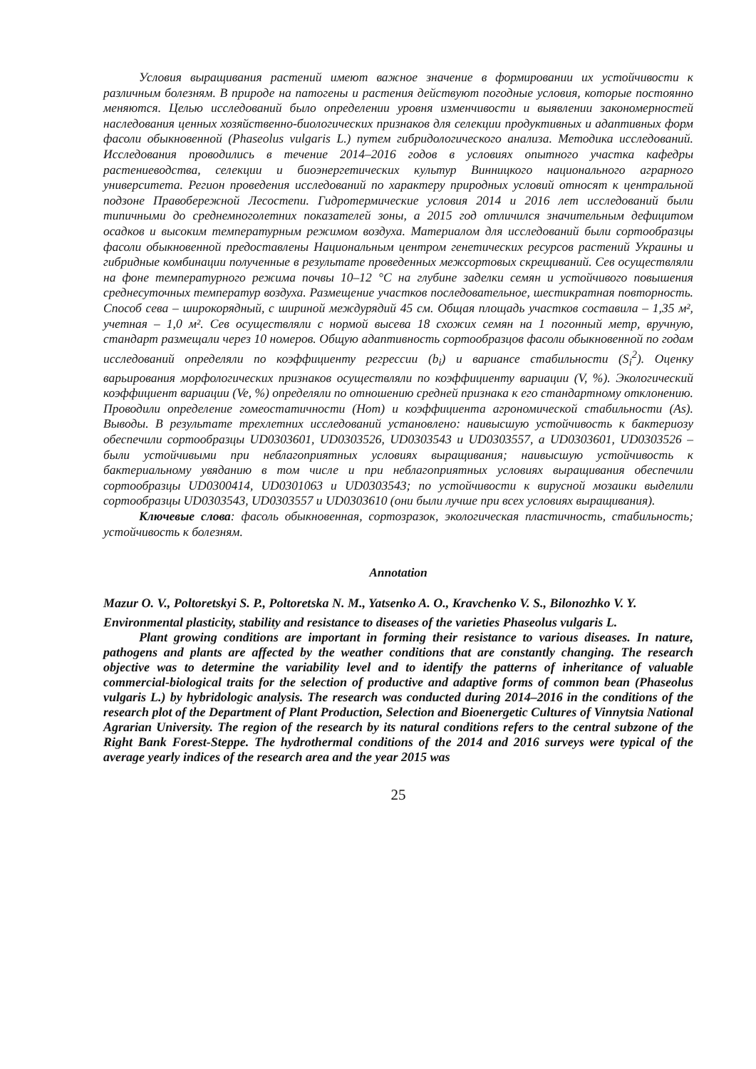Условия выращивания растений имеют важное значение в формировании их устойчивости к различным болезням. В природе на патогены и растения действуют погодные условия, которые постоянно меняются. Целью исследований было определении уровня изменчивости и выявлении закономерностей наследования ценных хозяйственно-биологических признаков для селекции продуктивных и адаптивных форм фасоли обыкновенной (Phaseolus vulgaris L.) путем гибридологического анализа. Методика исследований. Исследования проводились в течение 2014–2016 годов в условиях опытного участка кафедры растениеводства, селекции и биоэнергетических культур Винницкого национального аграрного университета. Регион проведения исследований по характеру природных условий относят к центральной подзоне Правобережной Лесостепи. Гидротермические условия 2014 и 2016 лет исследований были типичными до среднемноголетних показателей зоны, а 2015 год отличился значительным дефицитом осадков и высоким температурным режимом воздуха. Материалом для исследований были сортообразцы фасоли обыкновенной предоставлены Национальным центром генетических ресурсов растений Украины и гибридные комбинации полученные в результате проведенных межсортовых скрещиваний. Сев осуществляли на фоне температурного режима почвы 10–12 °С на глубине заделки семян и устойчивого повышения среднесуточных температур воздуха. Размещение участков последовательное, шестикратная повторность. Способ сева – широкорядный, с шириной междурядий 45 см. Общая площадь участков составила – 1,35 м², учетная – 1,0 м². Сев осуществляли с нормой высева 18 схожих семян на 1 погонный метр, вручную, стандарт размещали через 10 номеров. Общую адаптивность сортообразцов фасоли обыкновенной по годам исследований определяли по коэффициенту регрессии (b<sub>i</sub>) и вариансе стабильности (S<sub>i</sub><sup>2</sup>). Оценку варьирования морфологических признаков осуществляли по коэффициенту вариации (V, %). Экологический коэффициент вариации (Ve, %) определяли по отношению средней признака к его стандартному отклонению. Проводили определение гомеостатичности (Hom) и коэффициента агрономической стабильности (As). Выводы. В результате трехлетних исследований установлено: наивысшую устойчивость к бактериозу обеспечили сортообразцы UD0303601, UD0303526, UD0303543 и UD0303557, а UD0303601, UD0303526 – были устойчивыми при неблагоприятных условиях выращивания; наивысшую устойчивость к бактериальному увяданию в том числе и при неблагоприятных условиях выращивания обеспечили сортообразцы UD0300414, UD0301063 и UD0303543; по устойчивости к вирусной мозаики выделили сортообразцы UD0303543, UD0303557 и UD0303610 (они были лучше при всех условиях выращивания).
Ключевые слова: фасоль обыкновенная, сортозразок, экологическая пластичность, стабильность; устойчивость к болезням.
Annotation
Mazur O. V., Poltoretskyi S. P., Poltoretska N. M., Yatsenko A. O., Kravchenko V. S., Bilonozhko V. Y.
Environmental plasticity, stability and resistance to diseases of the varieties Phaseolus vulgaris L.
Plant growing conditions are important in forming their resistance to various diseases. In nature, pathogens and plants are affected by the weather conditions that are constantly changing. The research objective was to determine the variability level and to identify the patterns of inheritance of valuable commercial-biological traits for the selection of productive and adaptive forms of common bean (Phaseolus vulgaris L.) by hybridologic analysis. The research was conducted during 2014–2016 in the conditions of the research plot of the Department of Plant Production, Selection and Bioenergetic Cultures of Vinnytsia National Agrarian University. The region of the research by its natural conditions refers to the central subzone of the Right Bank Forest-Steppe. The hydrothermal conditions of the 2014 and 2016 surveys were typical of the average yearly indices of the research area and the year 2015 was
25